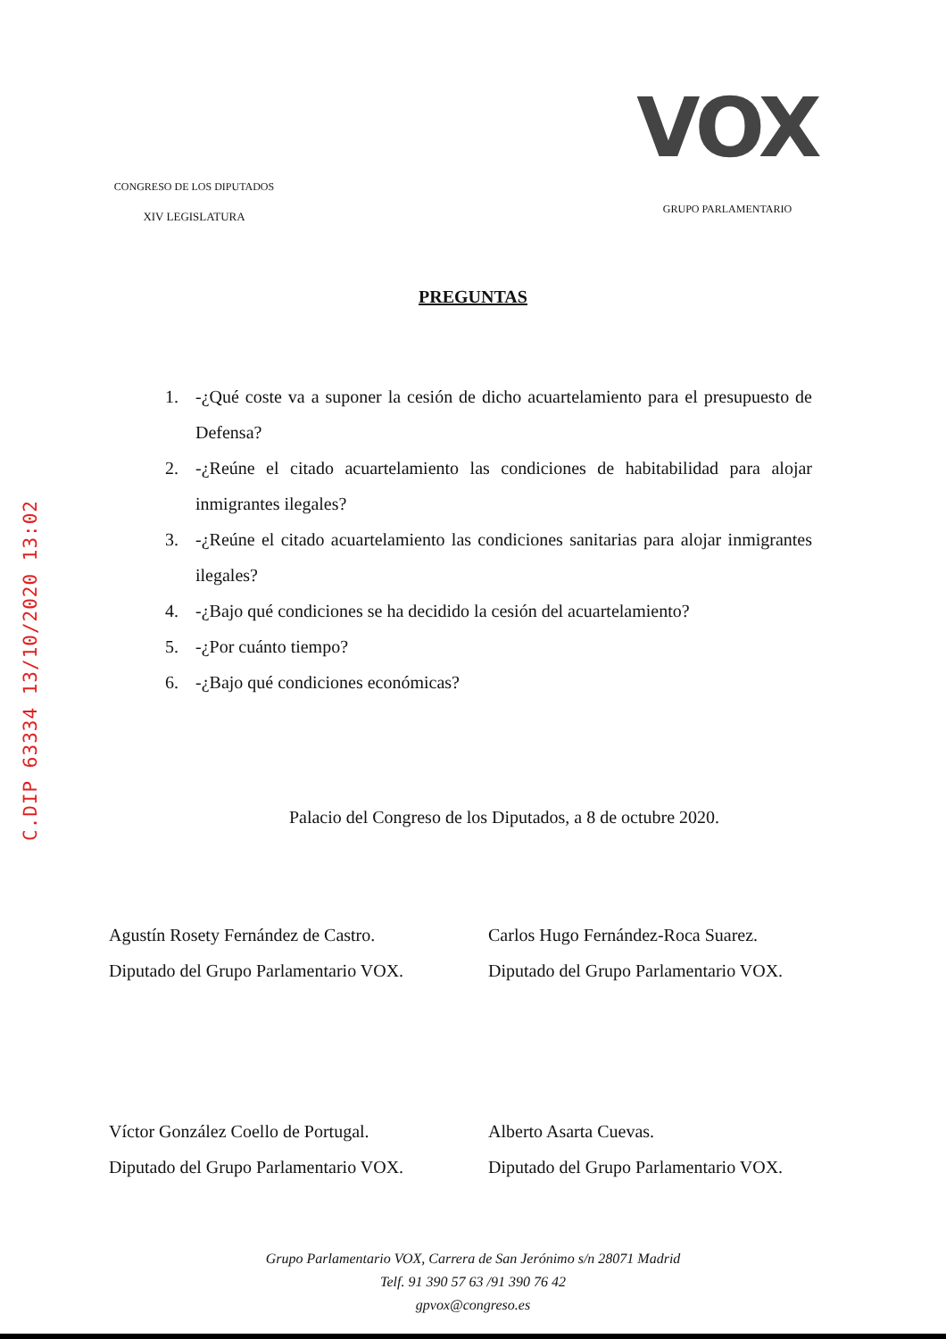C.DIP 63334 13/10/2020 13:02
CONGRESO DE LOS DIPUTADOS
XIV LEGISLATURA
VOX
GRUPO PARLAMENTARIO
PREGUNTAS
1. -¿Qué coste va a suponer la cesión de dicho acuartelamiento para el presupuesto de Defensa?
2. -¿Reúne el citado acuartelamiento las condiciones de habitabilidad para alojar inmigrantes ilegales?
3. -¿Reúne el citado acuartelamiento las condiciones sanitarias para alojar inmigrantes ilegales?
4. -¿Bajo qué condiciones se ha decidido la cesión del acuartelamiento?
5. -¿Por cuánto tiempo?
6. -¿Bajo qué condiciones económicas?
Palacio del Congreso de los Diputados, a 8 de octubre 2020.
Agustín Rosety Fernández de Castro.
Diputado del Grupo Parlamentario VOX.
Carlos Hugo Fernández-Roca Suarez.
Diputado del Grupo Parlamentario VOX.
Víctor González Coello de Portugal.
Diputado del Grupo Parlamentario VOX.
Alberto Asarta Cuevas.
Diputado del Grupo Parlamentario VOX.
Grupo Parlamentario VOX, Carrera de San Jerónimo s/n 28071 Madrid
Telf. 91 390 57 63 /91 390 76 42
gpvox@congreso.es